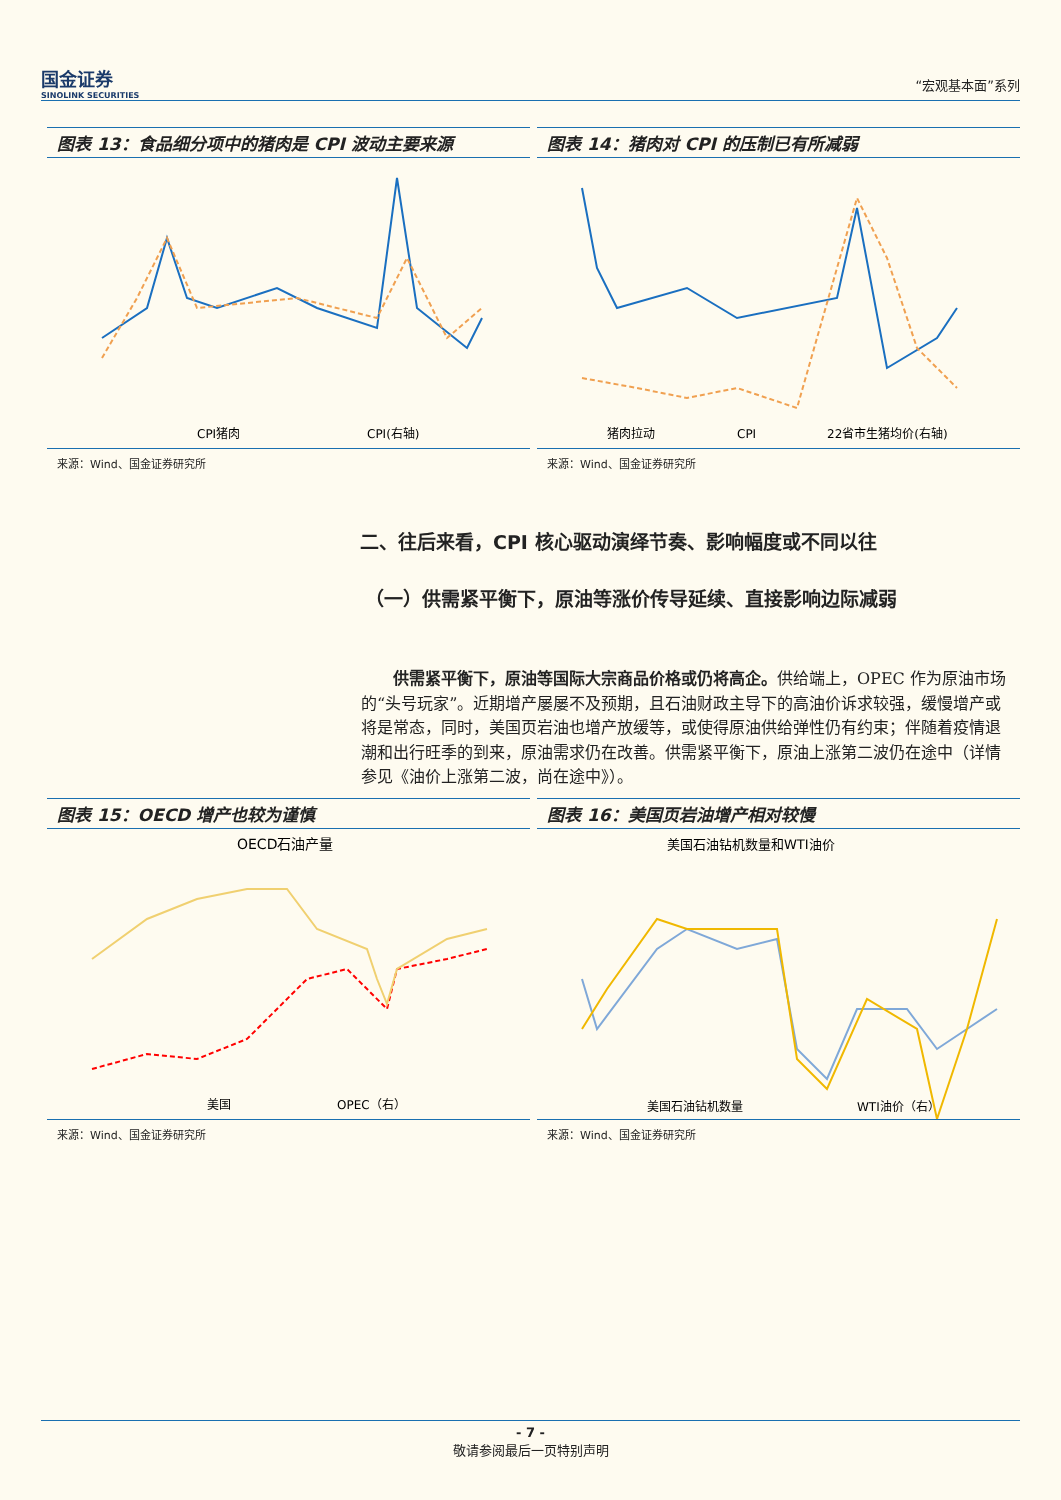国金证券
SINOLINK SECURITIES
“宏观基本面”系列
图表 13：食品细分项中的猪肉是 CPI 波动主要来源
CPI猪肉
CPI(右轴)
来源：Wind、国金证券研究所
图表 14：猪肉对 CPI 的压制已有所减弱
猪肉拉动
CPI
22省市生猪均价(右轴)
来源：Wind、国金证券研究所
二、往后来看，CPI 核心驱动演绎节奏、影响幅度或不同以往
（一）供需紧平衡下，原油等涨价传导延续、直接影响边际减弱
供需紧平衡下，原油等国际大宗商品价格或仍将高企。供给端上，OPEC 作为原油市场的“头号玩家”。近期增产屡屡不及预期，且石油财政主导下的高油价诉求较强，缓慢增产或将是常态，同时，美国页岩油也增产放缓等，或使得原油供给弹性仍有约束；伴随着疫情退潮和出行旺季的到来，原油需求仍在改善。供需紧平衡下，原油上涨第二波仍在途中（详情参见《油价上涨第二波，尚在途中》）。
图表 15：OECD 增产也较为谨慎
OECD石油产量
美国
OPEC（右）
来源：Wind、国金证券研究所
图表 16：美国页岩油增产相对较慢
美国石油钻机数量和WTI油价
美国石油钻机数量
WTI油价（右）
来源：Wind、国金证券研究所
- 7 -
敬请参阅最后一页特别声明